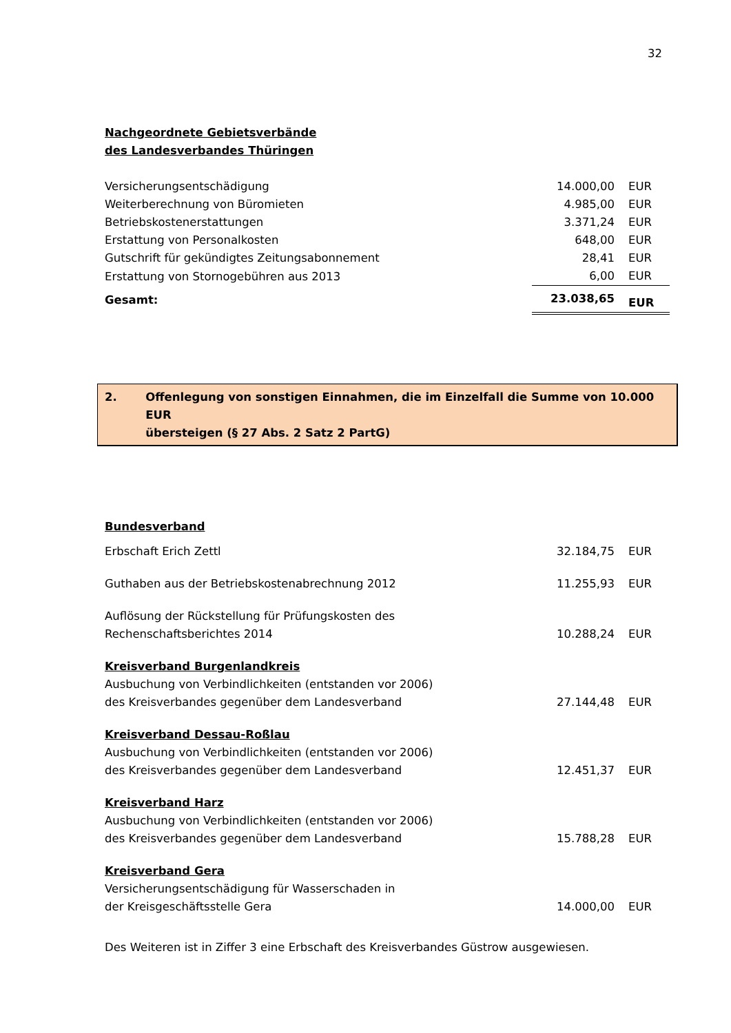32
Nachgeordnete Gebietsverbände
des Landesverbandes Thüringen
| Versicherungsentschädigung | 14.000,00 | EUR |
| Weiterberechnung von Büromieten | 4.985,00 | EUR |
| Betriebskostenerstattungen | 3.371,24 | EUR |
| Erstattung von Personalkosten | 648,00 | EUR |
| Gutschrift für gekündigtes Zeitungsabonnement | 28,41 | EUR |
| Erstattung von Stornogebühren aus 2013 | 6,00 | EUR |
| Gesamt: | 23.038,65 | EUR |
2. Offenlegung von sonstigen Einnahmen, die im Einzelfall die Summe von 10.000 EUR
übersteigen (§ 27 Abs. 2 Satz 2 PartG)
Bundesverband
| Erbschaft Erich Zettl | 32.184,75 | EUR |
| Guthaben aus der Betriebskostenabrechnung 2012 | 11.255,93 | EUR |
| Auflösung der Rückstellung für Prüfungskosten des Rechenschaftsberichtes 2014 | 10.288,24 | EUR |
| Kreisverband Burgenlandkreis Ausbuchung von Verbindlichkeiten (entstanden vor 2006) des Kreisverbandes gegenüber dem Landesverband | 27.144,48 | EUR |
| Kreisverband Dessau-Roßlau Ausbuchung von Verbindlichkeiten (entstanden vor 2006) des Kreisverbandes gegenüber dem Landesverband | 12.451,37 | EUR |
| Kreisverband Harz Ausbuchung von Verbindlichkeiten (entstanden vor 2006) des Kreisverbandes gegenüber dem Landesverband | 15.788,28 | EUR |
| Kreisverband Gera Versicherungsentschädigung für Wasserschaden in der Kreisgeschäftsstelle Gera | 14.000,00 | EUR |
Des Weiteren ist in Ziffer 3 eine Erbschaft des Kreisverbandes Güstrow ausgewiesen.